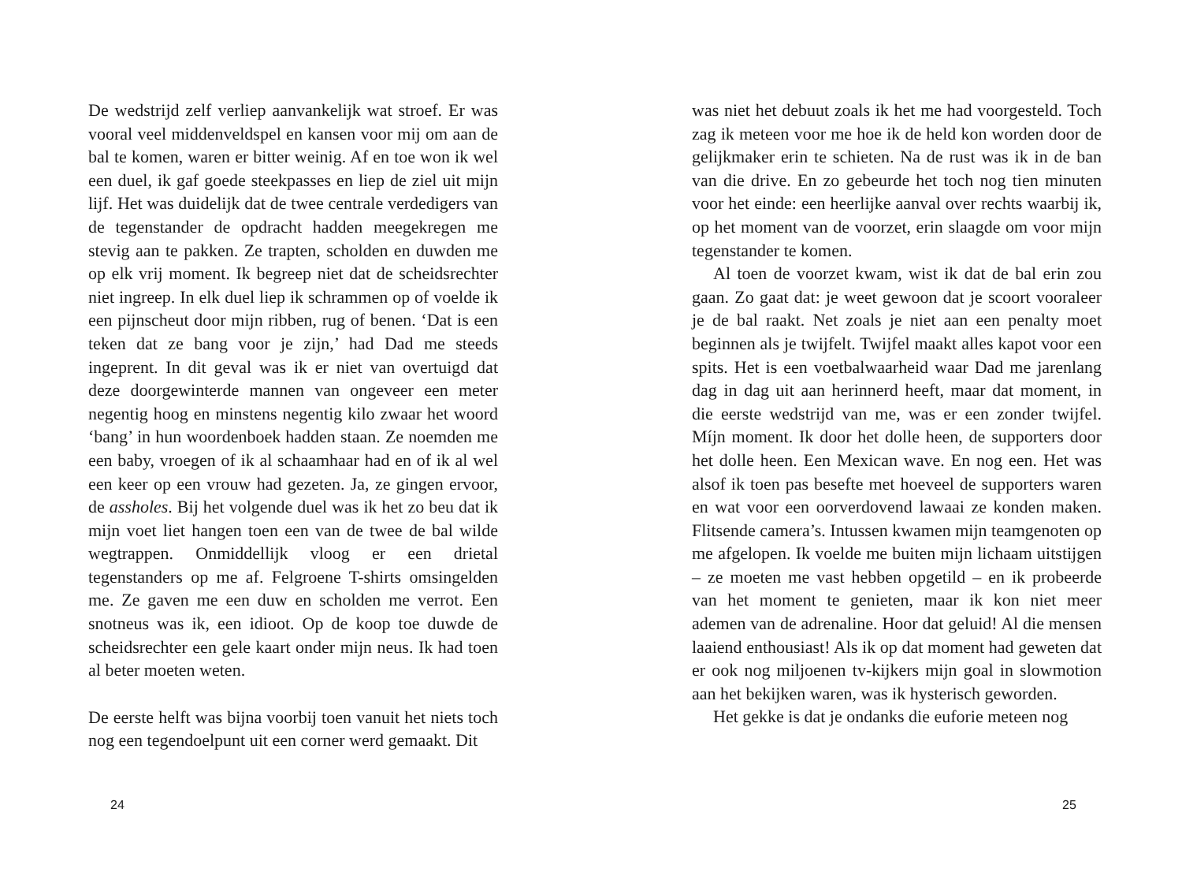De wedstrijd zelf verliep aanvankelijk wat stroef. Er was vooral veel middenveldspel en kansen voor mij om aan de bal te komen, waren er bitter weinig. Af en toe won ik wel een duel, ik gaf goede steekpasses en liep de ziel uit mijn lijf. Het was duidelijk dat de twee centrale verdedigers van de tegenstander de opdracht hadden meegekregen me stevig aan te pakken. Ze trapten, scholden en duwden me op elk vrij moment. Ik begreep niet dat de scheidsrechter niet ingreep. In elk duel liep ik schrammen op of voelde ik een pijnscheut door mijn ribben, rug of benen. ‘Dat is een teken dat ze bang voor je zijn,’ had Dad me steeds ingeprent. In dit geval was ik er niet van overtuigd dat deze doorgewinterde mannen van ongeveer een meter negentig hoog en minstens negentig kilo zwaar het woord ‘bang’ in hun woordenboek hadden staan. Ze noemden me een baby, vroegen of ik al schaamhaar had en of ik al wel een keer op een vrouw had gezeten. Ja, ze gingen ervoor, de assholes. Bij het volgende duel was ik het zo beu dat ik mijn voet liet hangen toen een van de twee de bal wilde wegtrappen. Onmiddellijk vloog er een drietal tegenstanders op me af. Felgroene T-shirts omsingelden me. Ze gaven me een duw en scholden me verrot. Een snotneus was ik, een idioot. Op de koop toe duwde de scheidsrechter een gele kaart onder mijn neus. Ik had toen al beter moeten weten.
De eerste helft was bijna voorbij toen vanuit het niets toch nog een tegendoelpunt uit een corner werd gemaakt. Dit
24
was niet het debuut zoals ik het me had voorgesteld. Toch zag ik meteen voor me hoe ik de held kon worden door de gelijkmaker erin te schieten. Na de rust was ik in de ban van die drive. En zo gebeurde het toch nog tien minuten voor het einde: een heerlijke aanval over rechts waarbij ik, op het moment van de voorzet, erin slaagde om voor mijn tegenstander te komen.
Al toen de voorzet kwam, wist ik dat de bal erin zou gaan. Zo gaat dat: je weet gewoon dat je scoort vooraleer je de bal raakt. Net zoals je niet aan een penalty moet beginnen als je twijfelt. Twijfel maakt alles kapot voor een spits. Het is een voetbalwaarheid waar Dad me jarenlang dag in dag uit aan herinnerd heeft, maar dat moment, in die eerste wedstrijd van me, was er een zonder twijfel. Míjn moment. Ik door het dolle heen, de supporters door het dolle heen. Een Mexican wave. En nog een. Het was alsof ik toen pas besefte met hoeveel de supporters waren en wat voor een oorverdovend lawaai ze konden maken. Flitsende camera’s. Intussen kwamen mijn teamgenoten op me afgelopen. Ik voelde me buiten mijn lichaam uitstijgen – ze moeten me vast hebben opgetild – en ik probeerde van het moment te genieten, maar ik kon niet meer ademen van de adrenaline. Hoor dat geluid! Al die mensen laaiend enthousiast! Als ik op dat moment had geweten dat er ook nog miljoenen tv-kijkers mijn goal in slowmotion aan het bekijken waren, was ik hysterisch geworden.
Het gekke is dat je ondanks die euforie meteen nog
25